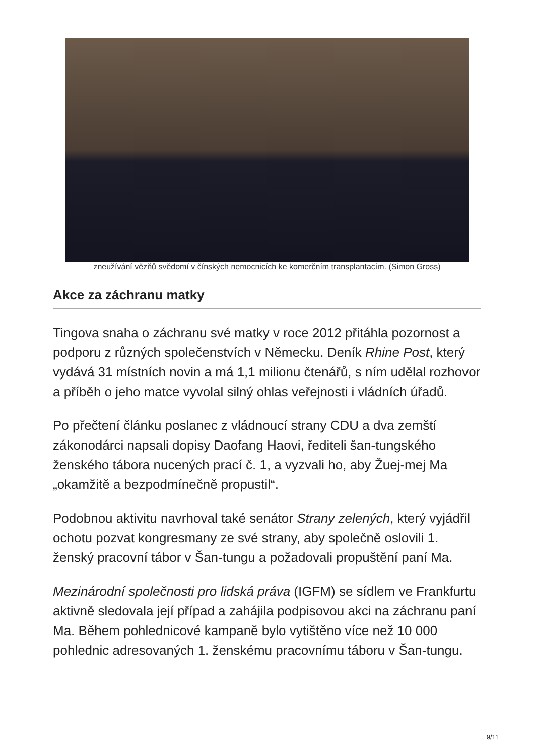zneužívání vězňů svědomí v čínských nemocnicích ke komerčním transplantacím. (Simon Gross)
Akce za záchranu matky
Tingova snaha o záchranu své matky v roce 2012 přitáhla pozornost a podporu z různých společenstvích v Německu. Deník Rhine Post, který vydává 31 místních novin a má 1,1 milionu čtenářů, s ním udělal rozhovor a příběh o jeho matce vyvolal silný ohlas veřejnosti i vládních úřadů.
Po přečtení článku poslanec z vládnoucí strany CDU a dva zemští zákonodárci napsali dopisy Daofang Haovi, řediteli šan-tungského ženského tábora nucených prací č. 1, a vyzvali ho, aby Žuej-mej Ma „okamžitě a bezpodmínečně propustil“.
Podobnou aktivitu navrhoval také senátor Strany zelených, který vyjádřil ochotu pozvat kongresmany ze své strany, aby společně oslovili 1. ženský pracovní tábor v Šan-tungu a požadovali propuštění paní Ma.
Mezinárodní společnosti pro lidská práva (IGFM) se sídlem ve Frankfurtu aktivně sledovala její případ a zahájila podpisovou akci na záchranu paní Ma. Během pohlednicové kampaně bylo vytištěno více než 10 000 pohlednic adresovaných 1. ženskému pracovnímu táboru v Šan-tungu.
9/11